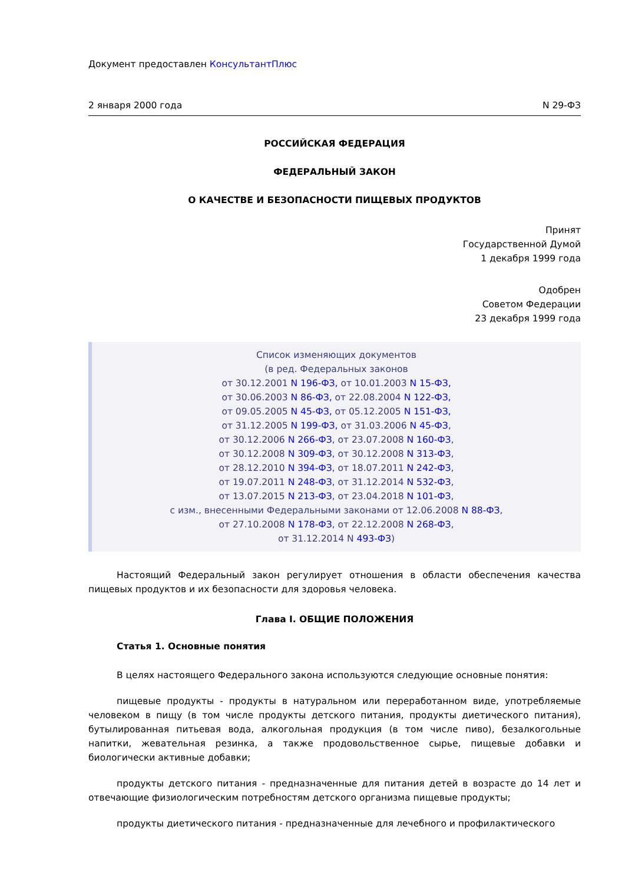Документ предоставлен КонсультантПлюс
2 января 2000 года N 29-ФЗ
РОССИЙСКАЯ ФЕДЕРАЦИЯ
ФЕДЕРАЛЬНЫЙ ЗАКОН
О КАЧЕСТВЕ И БЕЗОПАСНОСТИ ПИЩЕВЫХ ПРОДУКТОВ
Принят
Государственной Думой
1 декабря 1999 года
Одобрен
Советом Федерации
23 декабря 1999 года
Список изменяющих документов
(в ред. Федеральных законов
от 30.12.2001 N 196-ФЗ, от 10.01.2003 N 15-ФЗ,
от 30.06.2003 N 86-ФЗ, от 22.08.2004 N 122-ФЗ,
от 09.05.2005 N 45-ФЗ, от 05.12.2005 N 151-ФЗ,
от 31.12.2005 N 199-ФЗ, от 31.03.2006 N 45-ФЗ,
от 30.12.2006 N 266-ФЗ, от 23.07.2008 N 160-ФЗ,
от 30.12.2008 N 309-ФЗ, от 30.12.2008 N 313-ФЗ,
от 28.12.2010 N 394-ФЗ, от 18.07.2011 N 242-ФЗ,
от 19.07.2011 N 248-ФЗ, от 31.12.2014 N 532-ФЗ,
от 13.07.2015 N 213-ФЗ, от 23.04.2018 N 101-ФЗ,
с изм., внесенными Федеральными законами от 12.06.2008 N 88-ФЗ,
от 27.10.2008 N 178-ФЗ, от 22.12.2008 N 268-ФЗ,
от 31.12.2014 N 493-ФЗ)
Настоящий Федеральный закон регулирует отношения в области обеспечения качества пищевых продуктов и их безопасности для здоровья человека.
Глава I. ОБЩИЕ ПОЛОЖЕНИЯ
Статья 1. Основные понятия
В целях настоящего Федерального закона используются следующие основные понятия:
пищевые продукты - продукты в натуральном или переработанном виде, употребляемые человеком в пищу (в том числе продукты детского питания, продукты диетического питания), бутылированная питьевая вода, алкогольная продукция (в том числе пиво), безалкогольные напитки, жевательная резинка, а также продовольственное сырье, пищевые добавки и биологически активные добавки;
продукты детского питания - предназначенные для питания детей в возрасте до 14 лет и отвечающие физиологическим потребностям детского организма пищевые продукты;
продукты диетического питания - предназначенные для лечебного и профилактического